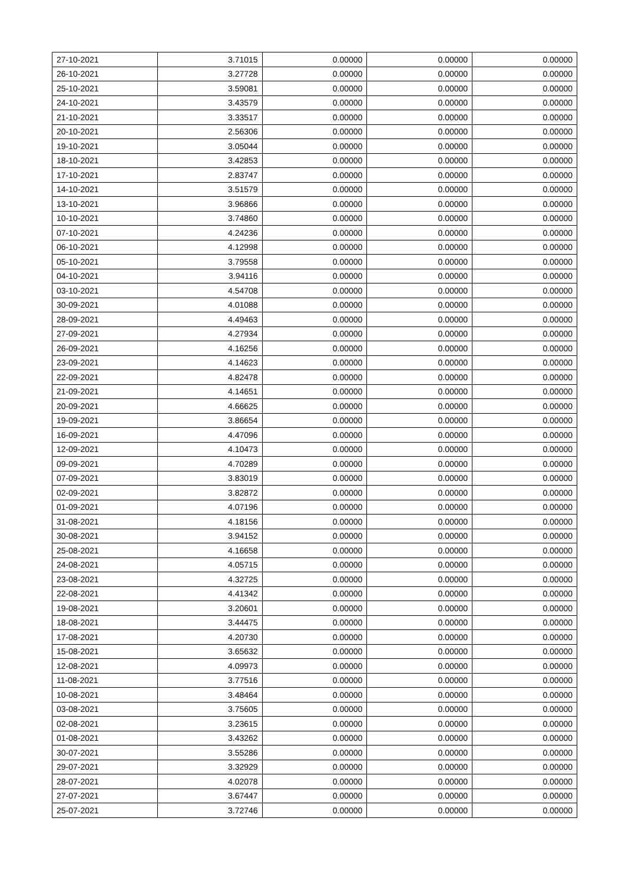| 27-10-2021 | 3.71015 | 0.00000 | 0.00000 | 0.00000 |
| 26-10-2021 | 3.27728 | 0.00000 | 0.00000 | 0.00000 |
| 25-10-2021 | 3.59081 | 0.00000 | 0.00000 | 0.00000 |
| 24-10-2021 | 3.43579 | 0.00000 | 0.00000 | 0.00000 |
| 21-10-2021 | 3.33517 | 0.00000 | 0.00000 | 0.00000 |
| 20-10-2021 | 2.56306 | 0.00000 | 0.00000 | 0.00000 |
| 19-10-2021 | 3.05044 | 0.00000 | 0.00000 | 0.00000 |
| 18-10-2021 | 3.42853 | 0.00000 | 0.00000 | 0.00000 |
| 17-10-2021 | 2.83747 | 0.00000 | 0.00000 | 0.00000 |
| 14-10-2021 | 3.51579 | 0.00000 | 0.00000 | 0.00000 |
| 13-10-2021 | 3.96866 | 0.00000 | 0.00000 | 0.00000 |
| 10-10-2021 | 3.74860 | 0.00000 | 0.00000 | 0.00000 |
| 07-10-2021 | 4.24236 | 0.00000 | 0.00000 | 0.00000 |
| 06-10-2021 | 4.12998 | 0.00000 | 0.00000 | 0.00000 |
| 05-10-2021 | 3.79558 | 0.00000 | 0.00000 | 0.00000 |
| 04-10-2021 | 3.94116 | 0.00000 | 0.00000 | 0.00000 |
| 03-10-2021 | 4.54708 | 0.00000 | 0.00000 | 0.00000 |
| 30-09-2021 | 4.01088 | 0.00000 | 0.00000 | 0.00000 |
| 28-09-2021 | 4.49463 | 0.00000 | 0.00000 | 0.00000 |
| 27-09-2021 | 4.27934 | 0.00000 | 0.00000 | 0.00000 |
| 26-09-2021 | 4.16256 | 0.00000 | 0.00000 | 0.00000 |
| 23-09-2021 | 4.14623 | 0.00000 | 0.00000 | 0.00000 |
| 22-09-2021 | 4.82478 | 0.00000 | 0.00000 | 0.00000 |
| 21-09-2021 | 4.14651 | 0.00000 | 0.00000 | 0.00000 |
| 20-09-2021 | 4.66625 | 0.00000 | 0.00000 | 0.00000 |
| 19-09-2021 | 3.86654 | 0.00000 | 0.00000 | 0.00000 |
| 16-09-2021 | 4.47096 | 0.00000 | 0.00000 | 0.00000 |
| 12-09-2021 | 4.10473 | 0.00000 | 0.00000 | 0.00000 |
| 09-09-2021 | 4.70289 | 0.00000 | 0.00000 | 0.00000 |
| 07-09-2021 | 3.83019 | 0.00000 | 0.00000 | 0.00000 |
| 02-09-2021 | 3.82872 | 0.00000 | 0.00000 | 0.00000 |
| 01-09-2021 | 4.07196 | 0.00000 | 0.00000 | 0.00000 |
| 31-08-2021 | 4.18156 | 0.00000 | 0.00000 | 0.00000 |
| 30-08-2021 | 3.94152 | 0.00000 | 0.00000 | 0.00000 |
| 25-08-2021 | 4.16658 | 0.00000 | 0.00000 | 0.00000 |
| 24-08-2021 | 4.05715 | 0.00000 | 0.00000 | 0.00000 |
| 23-08-2021 | 4.32725 | 0.00000 | 0.00000 | 0.00000 |
| 22-08-2021 | 4.41342 | 0.00000 | 0.00000 | 0.00000 |
| 19-08-2021 | 3.20601 | 0.00000 | 0.00000 | 0.00000 |
| 18-08-2021 | 3.44475 | 0.00000 | 0.00000 | 0.00000 |
| 17-08-2021 | 4.20730 | 0.00000 | 0.00000 | 0.00000 |
| 15-08-2021 | 3.65632 | 0.00000 | 0.00000 | 0.00000 |
| 12-08-2021 | 4.09973 | 0.00000 | 0.00000 | 0.00000 |
| 11-08-2021 | 3.77516 | 0.00000 | 0.00000 | 0.00000 |
| 10-08-2021 | 3.48464 | 0.00000 | 0.00000 | 0.00000 |
| 03-08-2021 | 3.75605 | 0.00000 | 0.00000 | 0.00000 |
| 02-08-2021 | 3.23615 | 0.00000 | 0.00000 | 0.00000 |
| 01-08-2021 | 3.43262 | 0.00000 | 0.00000 | 0.00000 |
| 30-07-2021 | 3.55286 | 0.00000 | 0.00000 | 0.00000 |
| 29-07-2021 | 3.32929 | 0.00000 | 0.00000 | 0.00000 |
| 28-07-2021 | 4.02078 | 0.00000 | 0.00000 | 0.00000 |
| 27-07-2021 | 3.67447 | 0.00000 | 0.00000 | 0.00000 |
| 25-07-2021 | 3.72746 | 0.00000 | 0.00000 | 0.00000 |